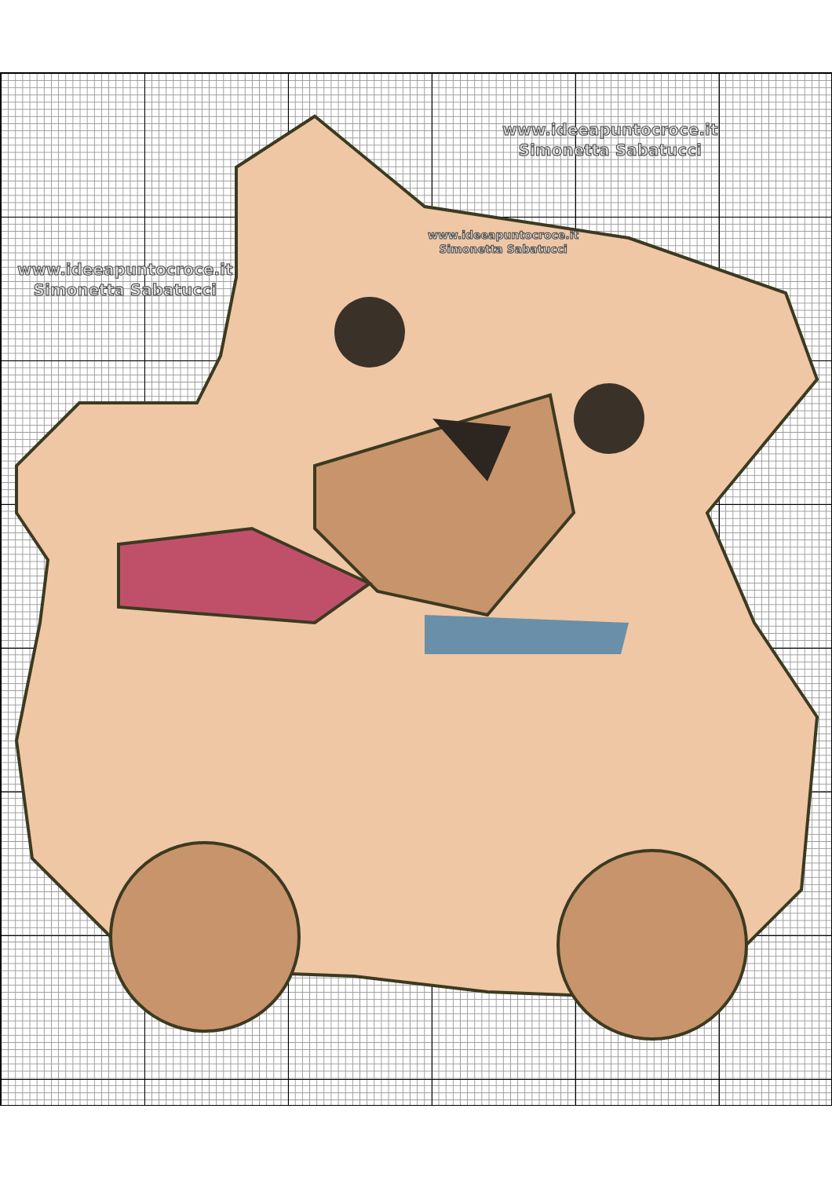www.ideeapuntocroce.it
Simonetta Sabatucci
www.ideeapuntocroce.it
Simonetta Sabatucci
www.ideeapuntocroce.it
Simonetta Sabatucci